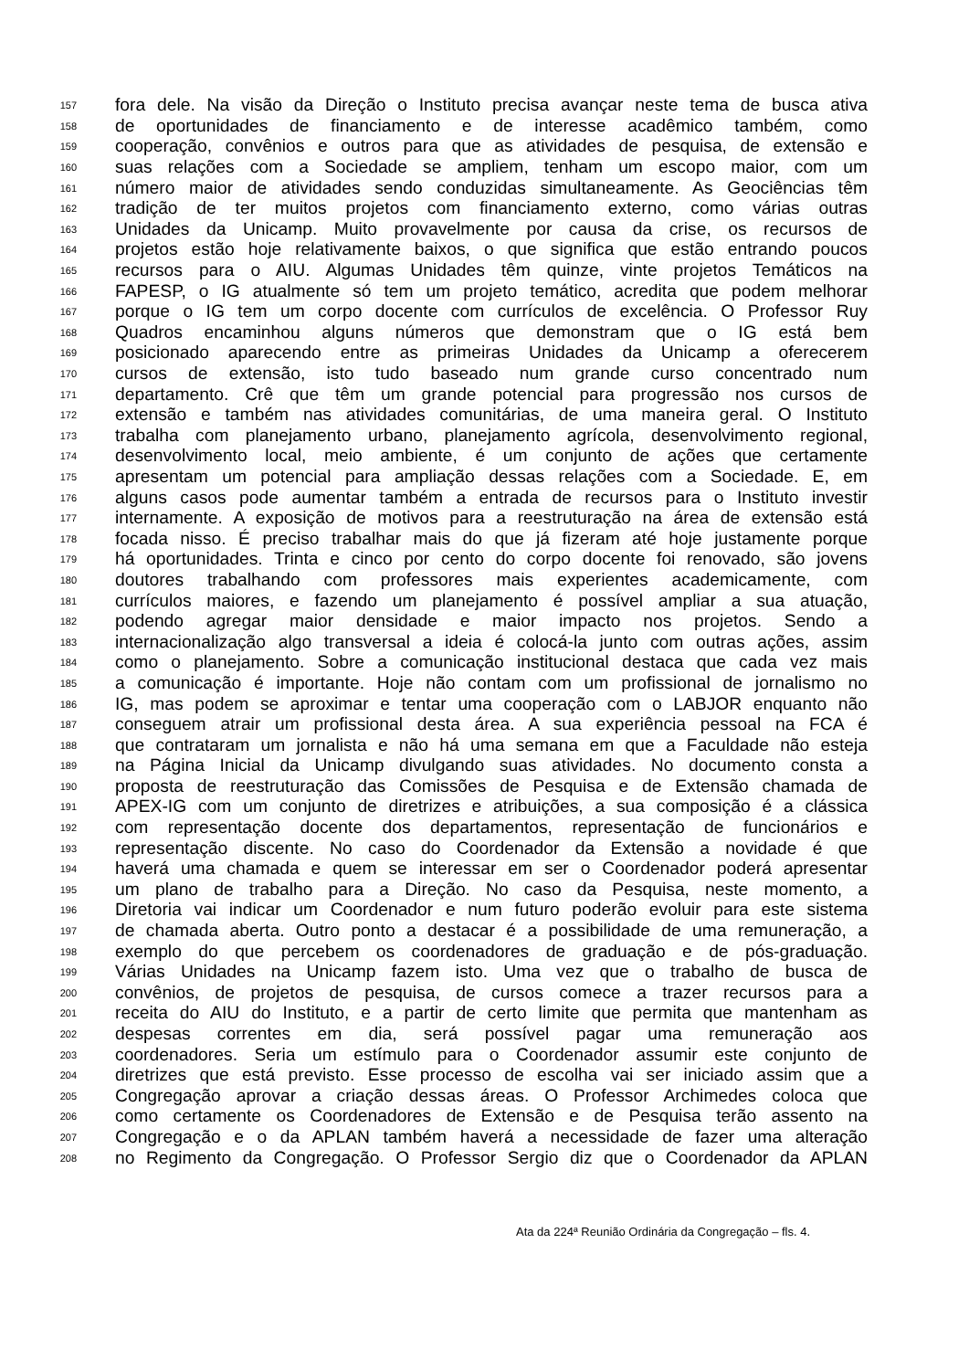157 fora dele. Na visão da Direção o Instituto precisa avançar neste tema de busca ativa
158 de oportunidades de financiamento e de interesse acadêmico também, como
159 cooperação, convênios e outros para que as atividades de pesquisa, de extensão e
160 suas relações com a Sociedade se ampliem, tenham um escopo maior, com um
161 número maior de atividades sendo conduzidas simultaneamente. As Geociências têm
162 tradição de ter muitos projetos com financiamento externo, como várias outras
163 Unidades da Unicamp. Muito provavelmente por causa da crise, os recursos de
164 projetos estão hoje relativamente baixos, o que significa que estão entrando poucos
165 recursos para o AIU. Algumas Unidades têm quinze, vinte projetos Temáticos na
166 FAPESP, o IG atualmente só tem um projeto temático, acredita que podem melhorar
167 porque o IG tem um corpo docente com currículos de excelência. O Professor Ruy
168 Quadros encaminhou alguns números que demonstram que o IG está bem
169 posicionado aparecendo entre as primeiras Unidades da Unicamp a oferecerem
170 cursos de extensão, isto tudo baseado num grande curso concentrado num
171 departamento. Crê que têm um grande potencial para progressão nos cursos de
172 extensão e também nas atividades comunitárias, de uma maneira geral. O Instituto
173 trabalha com planejamento urbano, planejamento agrícola, desenvolvimento regional,
174 desenvolvimento local, meio ambiente, é um conjunto de ações que certamente
175 apresentam um potencial para ampliação dessas relações com a Sociedade. E, em
176 alguns casos pode aumentar também a entrada de recursos para o Instituto investir
177 internamente. A exposição de motivos para a reestruturação na área de extensão está
178 focada nisso. É preciso trabalhar mais do que já fizeram até hoje justamente porque
179 há oportunidades. Trinta e cinco por cento do corpo docente foi renovado, são jovens
180 doutores trabalhando com professores mais experientes academicamente, com
181 currículos maiores, e fazendo um planejamento é possível ampliar a sua atuação,
182 podendo agregar maior densidade e maior impacto nos projetos. Sendo a
183 internacionalização algo transversal a ideia é colocá-la junto com outras ações, assim
184 como o planejamento. Sobre a comunicação institucional destaca que cada vez mais
185 a comunicação é importante. Hoje não contam com um profissional de jornalismo no
186 IG, mas podem se aproximar e tentar uma cooperação com o LABJOR enquanto não
187 conseguem atrair um profissional desta área. A sua experiência pessoal na FCA é
188 que contrataram um jornalista e não há uma semana em que a Faculdade não esteja
189 na Página Inicial da Unicamp divulgando suas atividades. No documento consta a
190 proposta de reestruturação das Comissões de Pesquisa e de Extensão chamada de
191 APEX-IG com um conjunto de diretrizes e atribuições, a sua composição é a clássica
192 com representação docente dos departamentos, representação de funcionários e
193 representação discente. No caso do Coordenador da Extensão a novidade é que
194 haverá uma chamada e quem se interessar em ser o Coordenador poderá apresentar
195 um plano de trabalho para a Direção. No caso da Pesquisa, neste momento, a
196 Diretoria vai indicar um Coordenador e num futuro poderão evoluir para este sistema
197 de chamada aberta. Outro ponto a destacar é a possibilidade de uma remuneração, a
198 exemplo do que percebem os coordenadores de graduação e de pós-graduação.
199 Várias Unidades na Unicamp fazem isto. Uma vez que o trabalho de busca de
200 convênios, de projetos de pesquisa, de cursos comece a trazer recursos para a
201 receita do AIU do Instituto, e a partir de certo limite que permita que mantenham as
202 despesas correntes em dia, será possível pagar uma remuneração aos
203 coordenadores. Seria um estímulo para o Coordenador assumir este conjunto de
204 diretrizes que está previsto. Esse processo de escolha vai ser iniciado assim que a
205 Congregação aprovar a criação dessas áreas. O Professor Archimedes coloca que
206 como certamente os Coordenadores de Extensão e de Pesquisa terão assento na
207 Congregação e o da APLAN também haverá a necessidade de fazer uma alteração
208 no Regimento da Congregação. O Professor Sergio diz que o Coordenador da APLAN
Ata da 224ª Reunião Ordinária da Congregação – fls. 4.